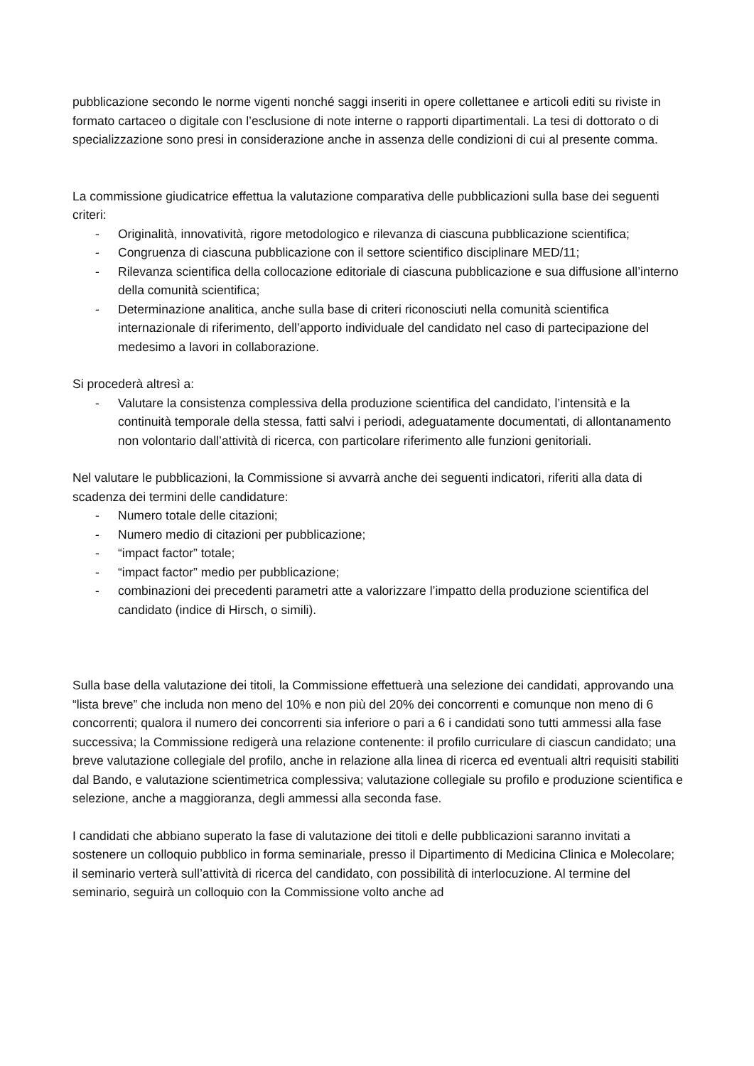pubblicazione secondo le norme vigenti nonché saggi inseriti in opere collettanee e articoli editi su riviste in formato cartaceo o digitale con l’esclusione di note interne o rapporti dipartimentali. La tesi di dottorato o di specializzazione sono presi in considerazione anche in assenza delle condizioni di cui al presente comma.
La commissione giudicatrice effettua la valutazione comparativa delle pubblicazioni sulla base dei seguenti criteri:
- Originalità, innovatività, rigore metodologico e rilevanza di ciascuna pubblicazione scientifica;
- Congruenza di ciascuna pubblicazione con il settore scientifico disciplinare MED/11;
- Rilevanza scientifica della collocazione editoriale di ciascuna pubblicazione e sua diffusione all’interno della comunità scientifica;
- Determinazione analitica, anche sulla base di criteri riconosciuti nella comunità scientifica internazionale di riferimento, dell’apporto individuale del candidato nel caso di partecipazione del medesimo a lavori in collaborazione.
Si procederà altresì a:
- Valutare la consistenza complessiva della produzione scientifica del candidato, l’intensità e la continuità temporale della stessa, fatti salvi i periodi, adeguatamente documentati, di allontanamento non volontario dall’attività di ricerca, con particolare riferimento alle funzioni genitoriali.
Nel valutare le pubblicazioni, la Commissione si avvarrà anche dei seguenti indicatori, riferiti alla data di scadenza dei termini delle candidature:
- Numero totale delle citazioni;
- Numero medio di citazioni per pubblicazione;
- “impact factor” totale;
- “impact factor” medio per pubblicazione;
- combinazioni dei precedenti parametri atte a valorizzare l’impatto della produzione scientifica del candidato (indice di Hirsch, o simili).
Sulla base della valutazione dei titoli, la Commissione effettuerà una selezione dei candidati, approvando una “lista breve” che includa non meno del 10% e non più del 20% dei concorrenti e comunque non meno di 6 concorrenti; qualora il numero dei concorrenti sia inferiore o pari a 6 i candidati sono tutti ammessi alla fase successiva; la Commissione redigerà una relazione contenente: il profilo curriculare di ciascun candidato; una breve valutazione collegiale del profilo, anche in relazione alla linea di ricerca ed eventuali altri requisiti stabiliti dal Bando, e valutazione scientimetrica complessiva; valutazione collegiale su profilo e produzione scientifica e selezione, anche a maggioranza, degli ammessi alla seconda fase.
I candidati che abbiano superato la fase di valutazione dei titoli e delle pubblicazioni saranno invitati a sostenere un colloquio pubblico in forma seminariale, presso il Dipartimento di Medicina Clinica e Molecolare; il seminario verterà sull’attività di ricerca del candidato, con possibilità di interlocuzione. Al termine del seminario, seguirà un colloquio con la Commissione volto anche ad